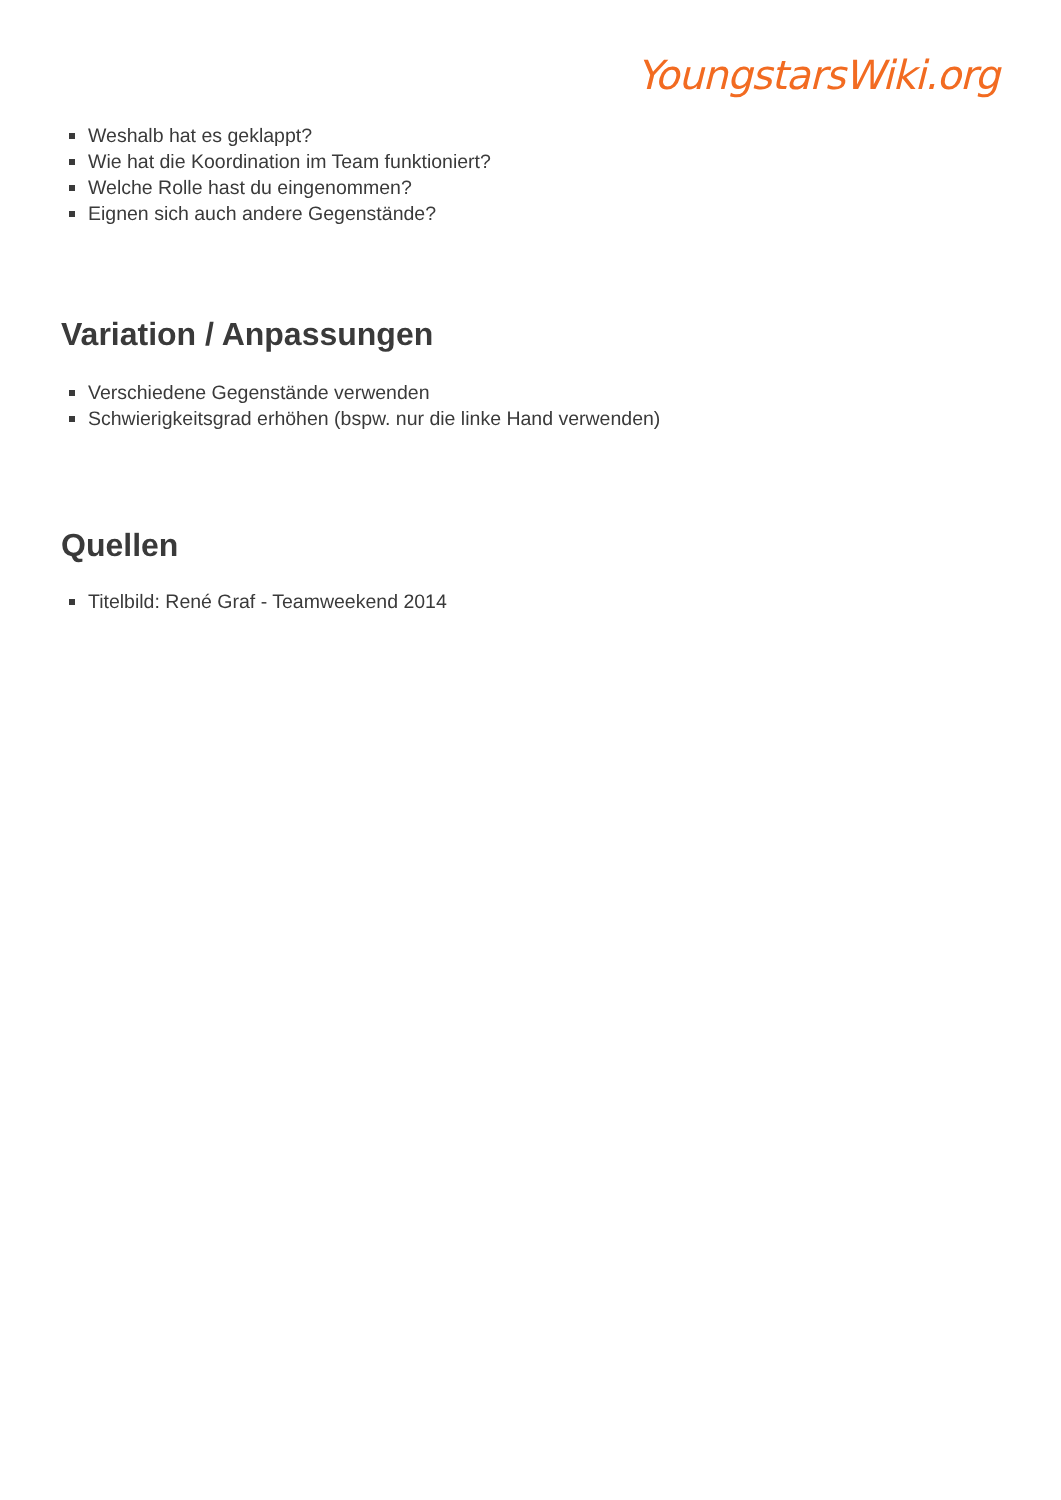YoungstarsWiki.org
Weshalb hat es geklappt?
Wie hat die Koordination im Team funktioniert?
Welche Rolle hast du eingenommen?
Eignen sich auch andere Gegenstände?
Variation / Anpassungen
Verschiedene Gegenstände verwenden
Schwierigkeitsgrad erhöhen (bspw. nur die linke Hand verwenden)
Quellen
Titelbild: René Graf - Teamweekend 2014